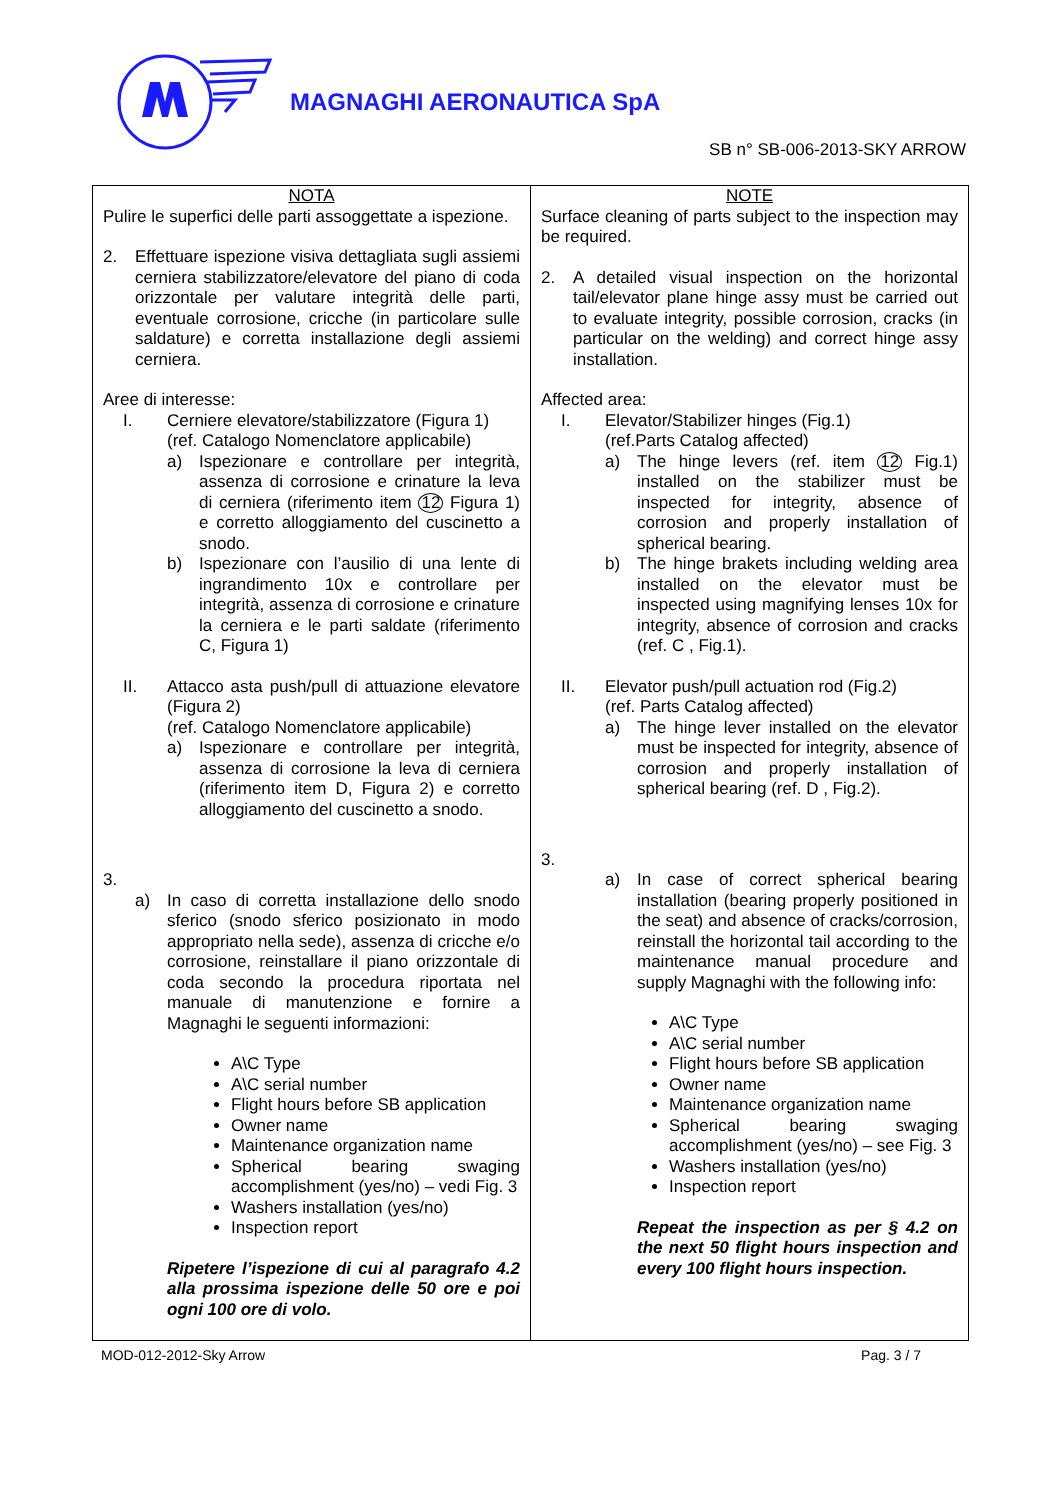MAGNAGHI AERONAUTICA SpA
SB n° SB-006-2013-SKY ARROW
| NOTA Pulire le superfici delle parti assoggettate a ispezione. 2. Effettuare ispezione visiva dettagliata sugli assiemi cerniera stabilizzatore/elevatore del piano di coda orizzontale per valutare integrità delle parti, eventuale corrosione, cricche (in particolare sulle saldature) e corretta installazione degli assiemi cerniera. Aree di interesse: I. Cerniere elevatore/stabilizzatore (Figura 1) (ref. Catalogo Nomenclatore applicabile) a) Ispezionare e controllare per integrità, assenza di corrosione e crinature la leva di cerniera (riferimento item 12 Figura 1) e corretto alloggiamento del cuscinetto a snodo. b) Ispezionare con l’ausilio di una lente di ingrandimento 10x e controllare per integrità, assenza di corrosione e crinature la cerniera e le parti saldate (riferimento C, Figura 1) II. Attacco asta push/pull di attuazione elevatore (Figura 2) (ref. Catalogo Nomenclatore applicabile) a) Ispezionare e controllare per integrità, assenza di corrosione la leva di cerniera (riferimento item D, Figura 2) e corretto alloggiamento del cuscinetto a snodo. 3. a) In caso di corretta installazione dello snodo sferico (snodo sferico posizionato in modo appropriato nella sede), assenza di cricche e/o corrosione, reinstallare il piano orizzontale di coda secondo la procedura riportata nel manuale di manutenzione e fornire a Magnaghi le seguenti informazioni: A\C Type A\C serial number Flight hours before SB application Owner name Maintenance organization name Spherical bearing swaging accomplishment (yes/no) – vedi Fig. 3 Washers installation (yes/no) Inspection report Ripetere l’ispezione di cui al paragrafo 4.2 alla prossima ispezione delle 50 ore e poi ogni 100 ore di volo. | NOTE Surface cleaning of parts subject to the inspection may be required. 2. A detailed visual inspection on the horizontal tail/elevator plane hinge assy must be carried out to evaluate integrity, possible corrosion, cracks (in particular on the welding) and correct hinge assy installation. Affected area: I. Elevator/Stabilizer hinges (Fig.1) (ref.Parts Catalog affected) a) The hinge levers (ref. item 12 Fig.1) installed on the stabilizer must be inspected for integrity, absence of corrosion and properly installation of spherical bearing. b) The hinge brakets including welding area installed on the elevator must be inspected using magnifying lenses 10x for integrity, absence of corrosion and cracks (ref. C , Fig.1). II. Elevator push/pull actuation rod (Fig.2) (ref. Parts Catalog affected) a) The hinge lever installed on the elevator must be inspected for integrity, absence of corrosion and properly installation of spherical bearing (ref. D , Fig.2). 3. a) In case of correct spherical bearing installation (bearing properly positioned in the seat) and absence of cracks/corrosion, reinstall the horizontal tail according to the maintenance manual procedure and supply Magnaghi with the following info: A\C Type A\C serial number Flight hours before SB application Owner name Maintenance organization name Spherical bearing swaging accomplishment (yes/no) – see Fig. 3 Washers installation (yes/no) Inspection report Repeat the inspection as per § 4.2 on the next 50 flight hours inspection and every 100 flight hours inspection. |
MOD-012-2012-Sky Arrow Pag. 3 / 7